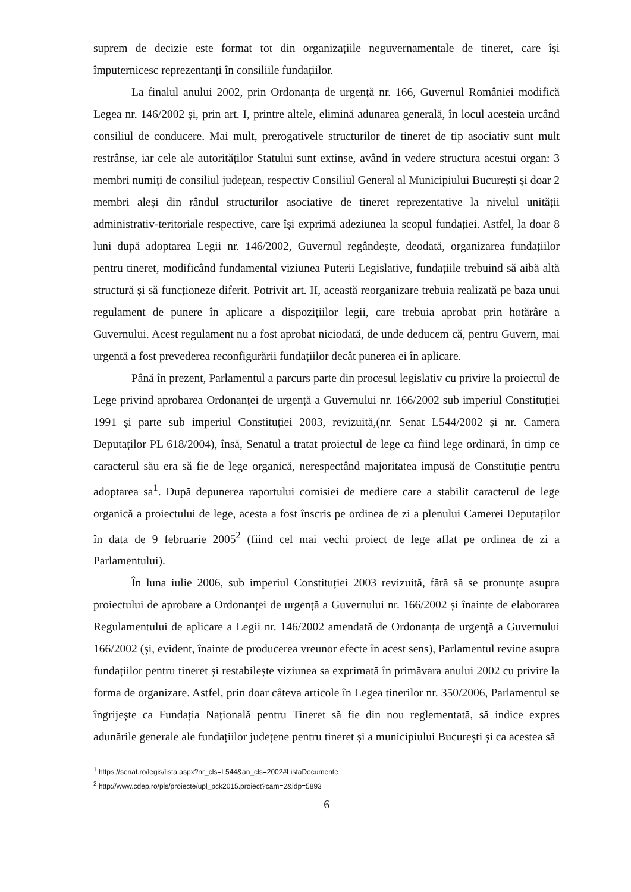suprem de decizie este format tot din organizațiile neguvernamentale de tineret, care își împuternicesc reprezentanți în consiliile fundațiilor.
La finalul anului 2002, prin Ordonanța de urgență nr. 166, Guvernul României modifică Legea nr. 146/2002 și, prin art. I, printre altele, elimină adunarea generală, în locul acesteia urcând consiliul de conducere. Mai mult, prerogativele structurilor de tineret de tip asociativ sunt mult restrânse, iar cele ale autorităților Statului sunt extinse, având în vedere structura acestui organ: 3 membri numiți de consiliul județean, respectiv Consiliul General al Municipiului București și doar 2 membri aleși din rândul structurilor asociative de tineret reprezentative la nivelul unității administrativ-teritoriale respective, care își exprimă adeziunea la scopul fundației. Astfel, la doar 8 luni după adoptarea Legii nr. 146/2002, Guvernul regândește, deodată, organizarea fundațiilor pentru tineret, modificând fundamental viziunea Puterii Legislative, fundațiile trebuind să aibă altă structură și să funcționeze diferit. Potrivit art. II, această reorganizare trebuia realizată pe baza unui regulament de punere în aplicare a dispozițiilor legii, care trebuia aprobat prin hotărâre a Guvernului. Acest regulament nu a fost aprobat niciodată, de unde deducem că, pentru Guvern, mai urgentă a fost prevederea reconfigurării fundațiilor decât punerea ei în aplicare.
Până în prezent, Parlamentul a parcurs parte din procesul legislativ cu privire la proiectul de Lege privind aprobarea Ordonanței de urgență a Guvernului nr. 166/2002 sub imperiul Constituției 1991 și parte sub imperiul Constituției 2003, revizuită,(nr. Senat L544/2002 și nr. Camera Deputaților PL 618/2004), însă, Senatul a tratat proiectul de lege ca fiind lege ordinară, în timp ce caracterul său era să fie de lege organică, nerespectând majoritatea impusă de Constituție pentru adoptarea sa<sup>1</sup>. După depunerea raportului comisiei de mediere care a stabilit caracterul de lege organică a proiectului de lege, acesta a fost înscris pe ordinea de zi a plenului Camerei Deputaților în data de 9 februarie 2005<sup>2</sup> (fiind cel mai vechi proiect de lege aflat pe ordinea de zi a Parlamentului).
În luna iulie 2006, sub imperiul Constituției 2003 revizuită, fără să se pronunțe asupra proiectului de aprobare a Ordonanței de urgență a Guvernului nr. 166/2002 și înainte de elaborarea Regulamentului de aplicare a Legii nr. 146/2002 amendată de Ordonanța de urgență a Guvernului 166/2002 (și, evident, înainte de producerea vreunor efecte în acest sens), Parlamentul revine asupra fundațiilor pentru tineret și restabilește viziunea sa exprimată în primăvara anului 2002 cu privire la forma de organizare. Astfel, prin doar câteva articole în Legea tinerilor nr. 350/2006, Parlamentul se îngrijește ca Fundația Națională pentru Tineret să fie din nou reglementată, să indice expres adunările generale ale fundațiilor județene pentru tineret și a municipiului București și ca acestea să
<sup>1</sup> https://senat.ro/legis/lista.aspx?nr_cls=L544&an_cls=2002#ListaDocumente
<sup>2</sup> http://www.cdep.ro/pls/proiecte/upl_pck2015.proiect?cam=2&idp=5893
6